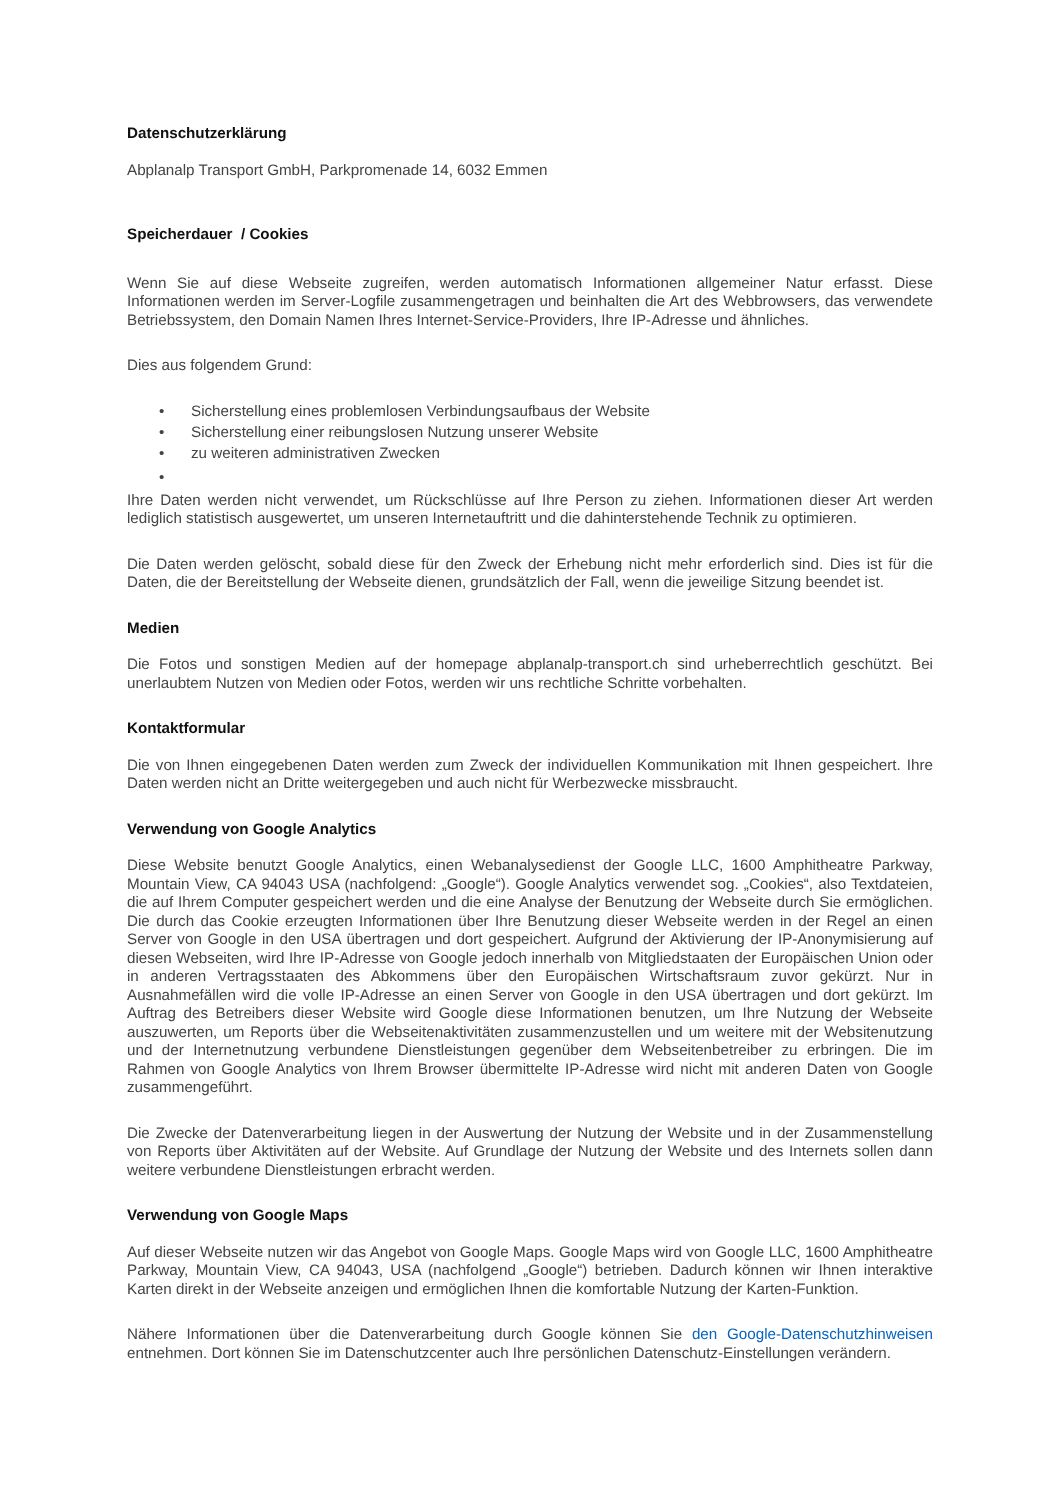Datenschutzerklärung
Abplanalp Transport GmbH, Parkpromenade 14, 6032 Emmen
Speicherdauer / Cookies
Wenn Sie auf diese Webseite zugreifen, werden automatisch Informationen allgemeiner Natur erfasst. Diese Informationen werden im Server-Logfile zusammengetragen und beinhalten die Art des Webbrowsers, das verwendete Betriebssystem, den Domain Namen Ihres Internet-Service-Providers, Ihre IP-Adresse und ähnliches.
Dies aus folgendem Grund:
• Sicherstellung eines problemlosen Verbindungsaufbaus der Website
• Sicherstellung einer reibungslosen Nutzung unserer Website
• zu weiteren administrativen Zwecken
•
Ihre Daten werden nicht verwendet, um Rückschlüsse auf Ihre Person zu ziehen. Informationen dieser Art werden lediglich statistisch ausgewertet, um unseren Internetauftritt und die dahinterstehende Technik zu optimieren.
Die Daten werden gelöscht, sobald diese für den Zweck der Erhebung nicht mehr erforderlich sind. Dies ist für die Daten, die der Bereitstellung der Webseite dienen, grundsätzlich der Fall, wenn die jeweilige Sitzung beendet ist.
Medien
Die Fotos und sonstigen Medien auf der homepage abplanalp-transport.ch sind urheberrechtlich geschützt. Bei unerlaubtem Nutzen von Medien oder Fotos, werden wir uns rechtliche Schritte vorbehalten.
Kontaktformular
Die von Ihnen eingegebenen Daten werden zum Zweck der individuellen Kommunikation mit Ihnen gespeichert. Ihre Daten werden nicht an Dritte weitergegeben und auch nicht für Werbezwecke missbraucht.
Verwendung von Google Analytics
Diese Website benutzt Google Analytics, einen Webanalysedienst der Google LLC, 1600 Amphitheatre Parkway, Mountain View, CA 94043 USA (nachfolgend: „Google“). Google Analytics verwendet sog. „Cookies“, also Textdateien, die auf Ihrem Computer gespeichert werden und die eine Analyse der Benutzung der Webseite durch Sie ermöglichen. Die durch das Cookie erzeugten Informationen über Ihre Benutzung dieser Webseite werden in der Regel an einen Server von Google in den USA übertragen und dort gespeichert. Aufgrund der Aktivierung der IP-Anonymisierung auf diesen Webseiten, wird Ihre IP-Adresse von Google jedoch innerhalb von Mitgliedstaaten der Europäischen Union oder in anderen Vertragsstaaten des Abkommens über den Europäischen Wirtschaftsraum zuvor gekürzt. Nur in Ausnahmefällen wird die volle IP-Adresse an einen Server von Google in den USA übertragen und dort gekürzt. Im Auftrag des Betreibers dieser Website wird Google diese Informationen benutzen, um Ihre Nutzung der Webseite auszuwerten, um Reports über die Webseitenaktivitäten zusammenzustellen und um weitere mit der Websitenutzung und der Internetnutzung verbundene Dienstleistungen gegenüber dem Webseitenbetreiber zu erbringen. Die im Rahmen von Google Analytics von Ihrem Browser übermittelte IP-Adresse wird nicht mit anderen Daten von Google zusammengeführt.
Die Zwecke der Datenverarbeitung liegen in der Auswertung der Nutzung der Website und in der Zusammenstellung von Reports über Aktivitäten auf der Website. Auf Grundlage der Nutzung der Website und des Internets sollen dann weitere verbundene Dienstleistungen erbracht werden.
Verwendung von Google Maps
Auf dieser Webseite nutzen wir das Angebot von Google Maps. Google Maps wird von Google LLC, 1600 Amphitheatre Parkway, Mountain View, CA 94043, USA (nachfolgend „Google“) betrieben. Dadurch können wir Ihnen interaktive Karten direkt in der Webseite anzeigen und ermöglichen Ihnen die komfortable Nutzung der Karten-Funktion.
Nähere Informationen über die Datenverarbeitung durch Google können Sie den Google-Datenschutzhinweisen entnehmen. Dort können Sie im Datenschutzcenter auch Ihre persönlichen Datenschutz-Einstellungen verändern.